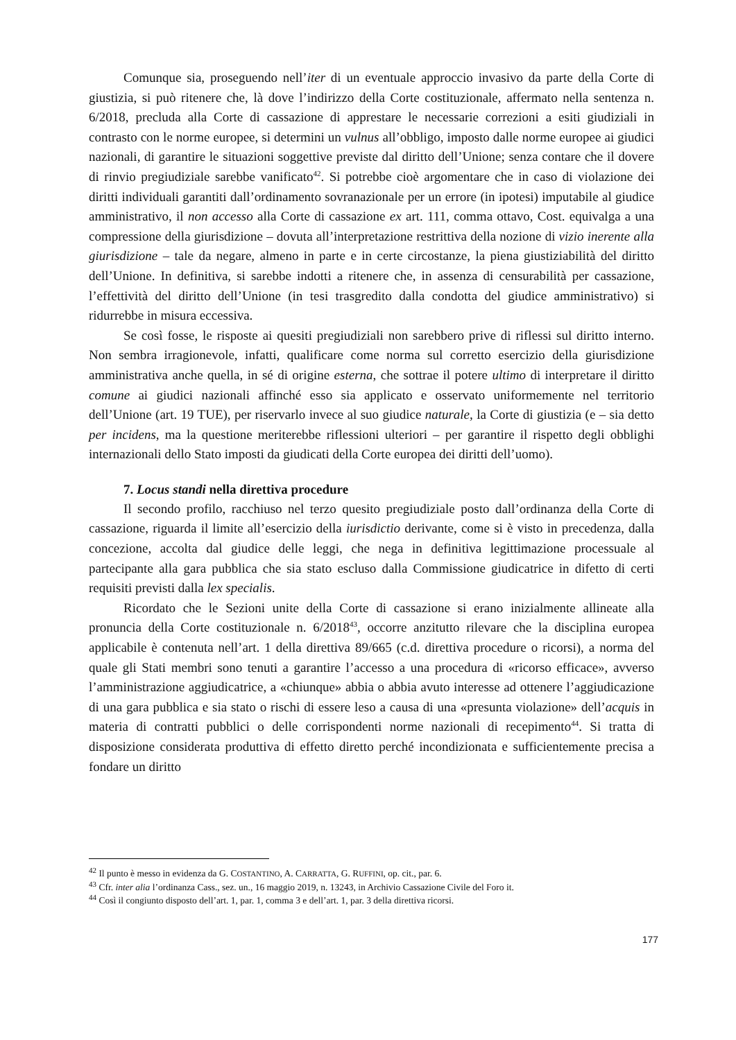Comunque sia, proseguendo nell’iter di un eventuale approccio invasivo da parte della Corte di giustizia, si può ritenere che, là dove l’indirizzo della Corte costituzionale, affermato nella sentenza n. 6/2018, precluda alla Corte di cassazione di apprestare le necessarie correzioni a esiti giudiziali in contrasto con le norme europee, si determini un vulnus all’obbligo, imposto dalle norme europee ai giudici nazionali, di garantire le situazioni soggettive previste dal diritto dell’Unione; senza contare che il dovere di rinvio pregiudiziale sarebbe vanificato<sup>42</sup>. Si potrebbe cioè argomentare che in caso di violazione dei diritti individuali garantiti dall’ordinamento sovranazionale per un errore (in ipotesi) imputabile al giudice amministrativo, il non accesso alla Corte di cassazione ex art. 111, comma ottavo, Cost. equivalga a una compressione della giurisdizione – dovuta all’interpretazione restrittiva della nozione di vizio inerente alla giurisdizione – tale da negare, almeno in parte e in certe circostanze, la piena giustiziabilità del diritto dell’Unione. In definitiva, si sarebbe indotti a ritenere che, in assenza di censurabilità per cassazione, l’effettività del diritto dell’Unione (in tesi trasgredito dalla condotta del giudice amministrativo) si ridurrebbe in misura eccessiva.
Se così fosse, le risposte ai quesiti pregiudiziali non sarebbero prive di riflessi sul diritto interno. Non sembra irragionevole, infatti, qualificare come norma sul corretto esercizio della giurisdizione amministrativa anche quella, in sé di origine esterna, che sottrae il potere ultimo di interpretare il diritto comune ai giudici nazionali affinché esso sia applicato e osservato uniformemente nel territorio dell’Unione (art. 19 TUE), per riservarlo invece al suo giudice naturale, la Corte di giustizia (e – sia detto per incidens, ma la questione meriterebbe riflessioni ulteriori – per garantire il rispetto degli obblighi internazionali dello Stato imposti da giudicati della Corte europea dei diritti dell’uomo).
7. Locus standi nella direttiva procedure
Il secondo profilo, racchiuso nel terzo quesito pregiudiziale posto dall’ordinanza della Corte di cassazione, riguarda il limite all’esercizio della iurisdictio derivante, come si è visto in precedenza, dalla concezione, accolta dal giudice delle leggi, che nega in definitiva legittimazione processuale al partecipante alla gara pubblica che sia stato escluso dalla Commissione giudicatrice in difetto di certi requisiti previsti dalla lex specialis.
Ricordato che le Sezioni unite della Corte di cassazione si erano inizialmente allineate alla pronuncia della Corte costituzionale n. 6/2018<sup>43</sup>, occorre anzitutto rilevare che la disciplina europea applicabile è contenuta nell’art. 1 della direttiva 89/665 (c.d. direttiva procedure o ricorsi), a norma del quale gli Stati membri sono tenuti a garantire l’accesso a una procedura di «ricorso efficace», avverso l’amministrazione aggiudicatrice, a «chiunque» abbia o abbia avuto interesse ad ottenere l’aggiudicazione di una gara pubblica e sia stato o rischi di essere leso a causa di una «presunta violazione» dell’acquis in materia di contratti pubblici o delle corrispondenti norme nazionali di recepimento<sup>44</sup>. Si tratta di disposizione considerata produttiva di effetto diretto perché incondizionata e sufficientemente precisa a fondare un diritto
<sup>42</sup> Il punto è messo in evidenza da G. COSTANTINO, A. CARRATTA, G. RUFFINI, op. cit., par. 6.
<sup>43</sup> Cfr. inter alia l’ordinanza Cass., sez. un., 16 maggio 2019, n. 13243, in Archivio Cassazione Civile del Foro it.
<sup>44</sup> Così il congiunto disposto dell’art. 1, par. 1, comma 3 e dell’art. 1, par. 3 della direttiva ricorsi.
177